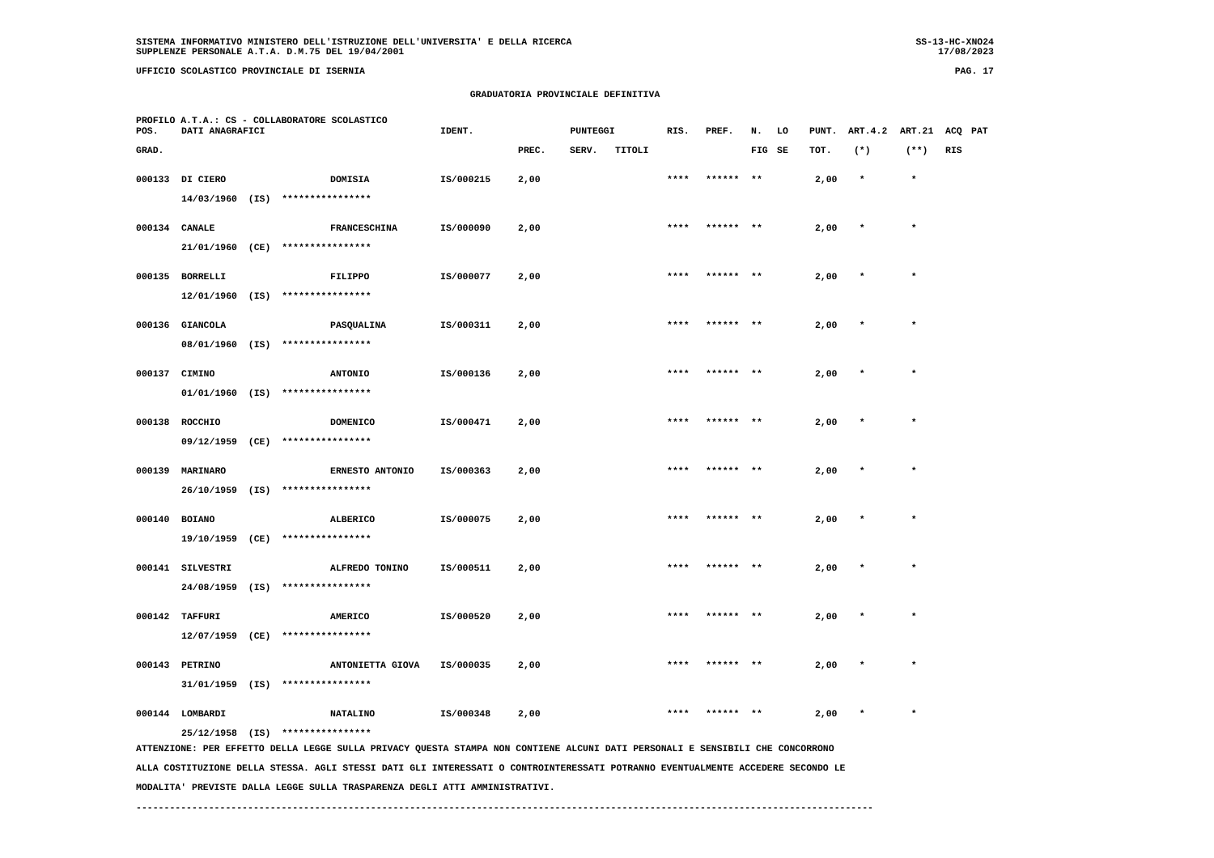SISTEMA INFORMATIVO MINISTERO DELL'ISTRUZIONE DELL'UNIVERSITA' E DELLA RICERCA SS-13-HC-XNO24
SUPPLENZE PERSONALE A.T.A. D.M.75 DEL 19/04/2001 17/08/2023
UFFICIO SCOLASTICO PROVINCIALE DI ISERNIA PAG. 17
GRADUATORIA PROVINCIALE DEFINITIVA
PROFILO A.T.A.: CS - COLLABORATORE SCOLASTICO
| POS. | DATI ANAGRAFICI | | IDENT. | PUNTEGGI | | | RIS. | PREF. | N. | LO | PUNT. | ART.4.2 | ART.21 | ACQ | PAT |
| --- | --- | --- | --- | --- | --- | --- | --- | --- | --- | --- | --- | --- | --- | --- | --- |
| GRAD. | | | | PREC. | SERV. | TITOLI | | | FIG | SE | TOT. | (*) | (**) | RIS | |
| 000133 | DI CIERO | DOMISIA | IS/000215 | 2,00 | | | **** | ****** | ** | | 2,00 | * | * | | |
| | 14/03/1960 (IS) **************** | | | | | | | | | | | | | | |
| 000134 | CANALE | FRANCESCHINA | IS/000090 | 2,00 | | | **** | ****** | ** | | 2,00 | * | * | | |
| | 21/01/1960 (CE) **************** | | | | | | | | | | | | | | |
| 000135 | BORRELLI | FILIPPO | IS/000077 | 2,00 | | | **** | ****** | ** | | 2,00 | * | * | | |
| | 12/01/1960 (IS) **************** | | | | | | | | | | | | | | |
| 000136 | GIANCOLA | PASQUALINA | IS/000311 | 2,00 | | | **** | ****** | ** | | 2,00 | * | * | | |
| | 08/01/1960 (IS) **************** | | | | | | | | | | | | | | |
| 000137 | CIMINO | ANTONIO | IS/000136 | 2,00 | | | **** | ****** | ** | | 2,00 | * | * | | |
| | 01/01/1960 (IS) **************** | | | | | | | | | | | | | | |
| 000138 | ROCCHIO | DOMENICO | IS/000471 | 2,00 | | | **** | ****** | ** | | 2,00 | * | * | | |
| | 09/12/1959 (CE) **************** | | | | | | | | | | | | | | |
| 000139 | MARINARO | ERNESTO ANTONIO | IS/000363 | 2,00 | | | **** | ****** | ** | | 2,00 | * | * | | |
| | 26/10/1959 (IS) **************** | | | | | | | | | | | | | | |
| 000140 | BOIANO | ALBERICO | IS/000075 | 2,00 | | | **** | ****** | ** | | 2,00 | * | * | | |
| | 19/10/1959 (CE) **************** | | | | | | | | | | | | | | |
| 000141 | SILVESTRI | ALFREDO TONINO | IS/000511 | 2,00 | | | **** | ****** | ** | | 2,00 | * | * | | |
| | 24/08/1959 (IS) **************** | | | | | | | | | | | | | | |
| 000142 | TAFFURI | AMERICO | IS/000520 | 2,00 | | | **** | ****** | ** | | 2,00 | * | * | | |
| | 12/07/1959 (CE) **************** | | | | | | | | | | | | | | |
| 000143 | PETRINO | ANTONIETTA GIOVA | IS/000035 | 2,00 | | | **** | ****** | ** | | 2,00 | * | * | | |
| | 31/01/1959 (IS) **************** | | | | | | | | | | | | | | |
| 000144 | LOMBARDI | NATALINO | IS/000348 | 2,00 | | | **** | ****** | ** | | 2,00 | * | * | | |
| | 25/12/1958 (IS) **************** | | | | | | | | | | | | | | |
ATTENZIONE: PER EFFETTO DELLA LEGGE SULLA PRIVACY QUESTA STAMPA NON CONTIENE ALCUNI DATI PERSONALI E SENSIBILI CHE CONCORRONO
ALLA COSTITUZIONE DELLA STESSA. AGLI STESSI DATI GLI INTERESSATI O CONTROINTERESSATI POTRANNO EVENTUALMENTE ACCEDERE SECONDO LE
MODALITA' PREVISTE DALLA LEGGE SULLA TRASPARENZA DEGLI ATTI AMMINISTRATIVI.
------------------------------------------------------------------------------------------------------------------------------------